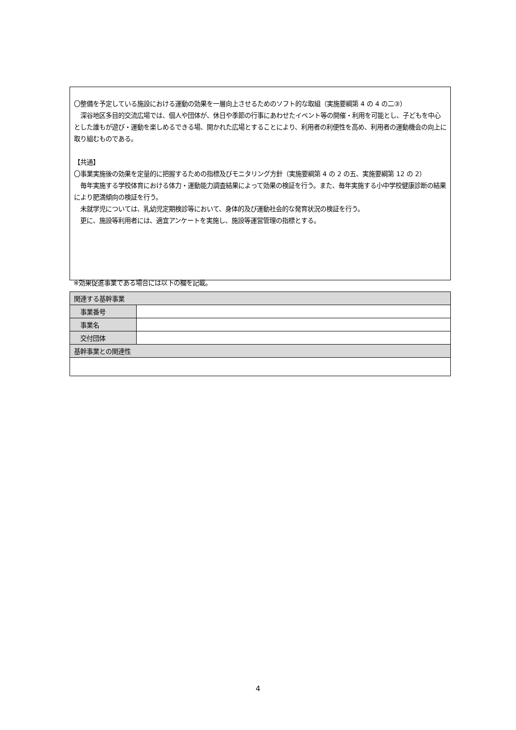〇整備を予定している施設における運動の効果を一層向上させるためのソフト的な取組（実施要綱第 4 の 4 の二③）
　深谷地区多目的交流広場では、個人や団体が、休日や季節の行事にあわせたイベント等の開催・利用を可能とし、子どもを中心とした誰もが遊び・運動を楽しめるできる場、開かれた広場とすることにより、利用者の利便性を高め、利用者の運動機会の向上に取り組むものである。
【共通】
〇事業実施後の効果を定量的に把握するための指標及びモニタリング方針（実施要綱第 4 の 2 の五、実施要綱第 12 の 2）
　毎年実施する学校体育における体力・運動能力調査結果によって効果の検証を行う。また、毎年実施する小中学校健康診断の結果により肥満傾向の検証を行う。
　未就学児については、乳幼児定期検診等において、身体的及び運動社会的な発育状況の検証を行う。
　更に、施設等利用者には、適宜アンケートを実施し、施設等運営管理の指標とする。
※効果促進事業である場合には以下の欄を記載。
| 関連する基幹事業 | |
| --- | --- |
| 事業番号 | |
| 事業名 | |
| 交付団体 | |
| 基幹事業との関連性 | |
4